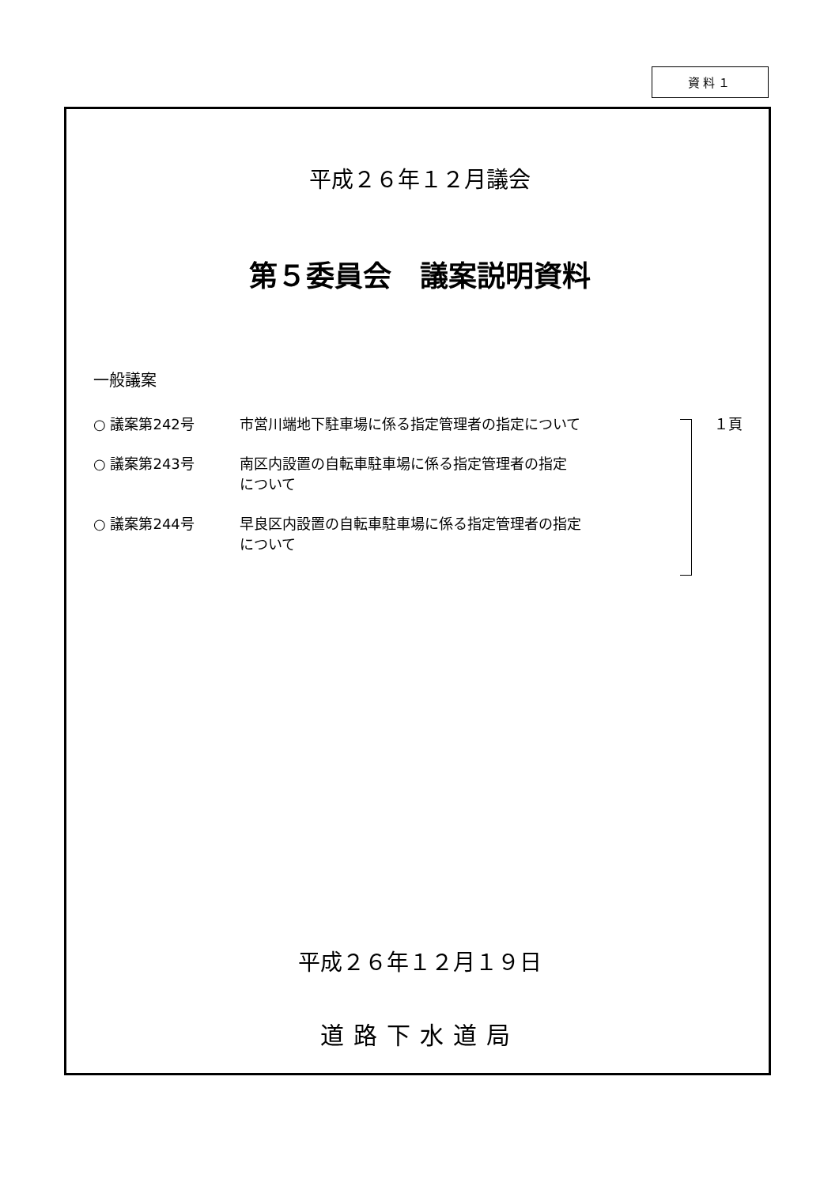資料１
平成２６年１２月議会
第５委員会　議案説明資料
一般議案
○ 議案第242号 市営川端地下駐車場に係る指定管理者の指定について １頁
○ 議案第243号 南区内設置の自転車駐車場に係る指定管理者の指定
について
○ 議案第244号 早良区内設置の自転車駐車場に係る指定管理者の指定
について
平成２６年１２月１９日
道路下水道局